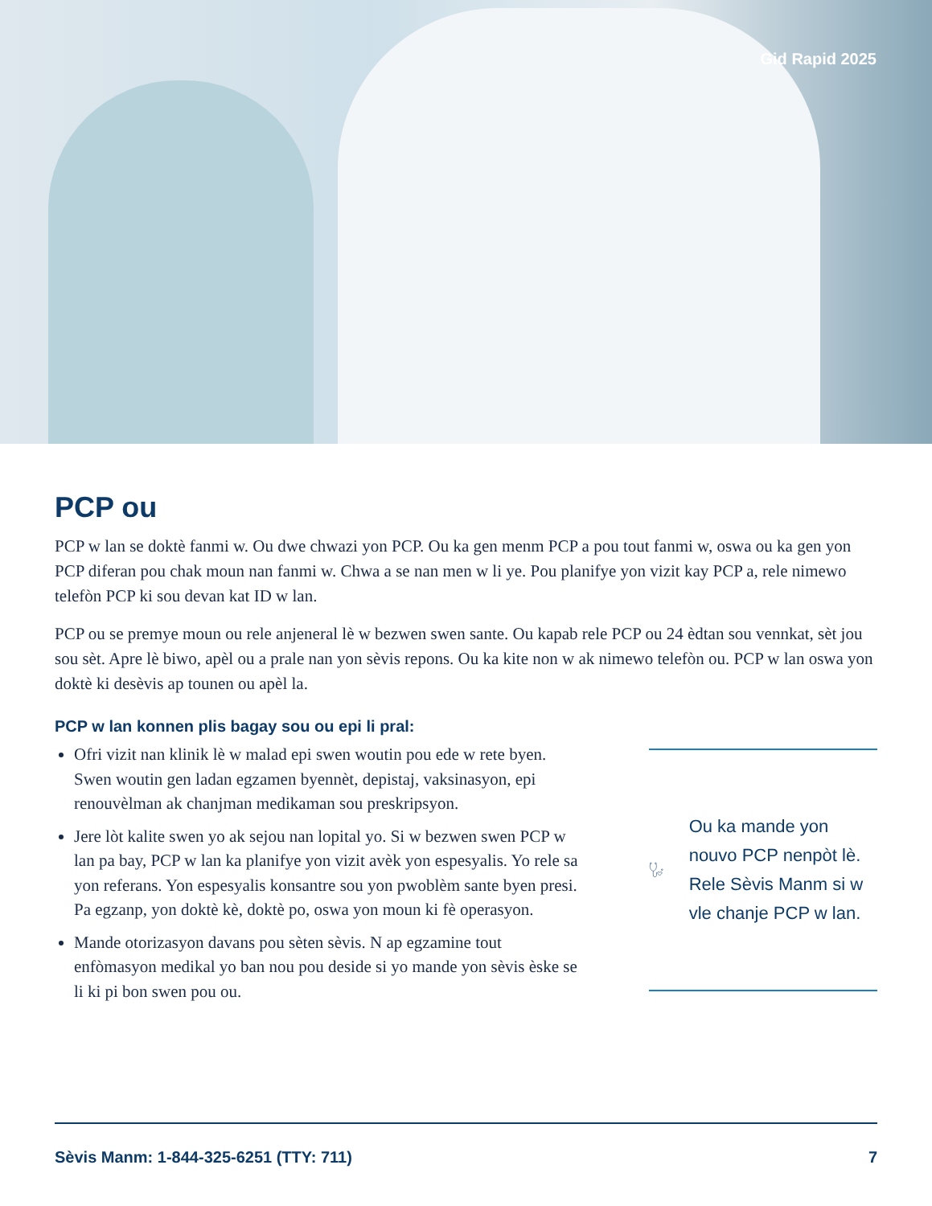Gid Rapid 2025
PCP ou
PCP w lan se doktè fanmi w. Ou dwe chwazi yon PCP. Ou ka gen menm PCP a pou tout fanmi w, oswa ou ka gen yon PCP diferan pou chak moun nan fanmi w. Chwa a se nan men w li ye. Pou planifye yon vizit kay PCP a, rele nimewo telefòn PCP ki sou devan kat ID w lan.
PCP ou se premye moun ou rele anjeneral lè w bezwen swen sante. Ou kapab rele PCP ou 24 èdtan sou vennkat, sèt jou sou sèt. Apre lè biwo, apèl ou a prale nan yon sèvis repons. Ou ka kite non w ak nimewo telefòn ou. PCP w lan oswa yon doktè ki desèvis ap tounen ou apèl la.
PCP w lan konnen plis bagay sou ou epi li pral:
Ofri vizit nan klinik lè w malad epi swen woutin pou ede w rete byen. Swen woutin gen ladan egzamen byennèt, depistaj, vaksinasyon, epi renouvèlman ak chanjman medikaman sou preskripsyon.
Jere lòt kalite swen yo ak sejou nan lopital yo. Si w bezwen swen PCP w lan pa bay, PCP w lan ka planifye yon vizit avèk yon espesyalis. Yo rele sa yon referans. Yon espesyalis konsantre sou yon pwoblèm sante byen presi. Pa egzanp, yon doktè kè, doktè po, oswa yon moun ki fè operasyon.
Mande otorizasyon davans pou sèten sèvis. N ap egzamine tout enfòmasyon medikal yo ban nou pou deside si yo mande yon sèvis èske se li ki pi bon swen pou ou.
Ou ka mande yon nouvo PCP nenpòt lè. Rele Sèvis Manm si w vle chanje PCP w lan.
Sèvis Manm: 1-844-325-6251 (TTY: 711) 7